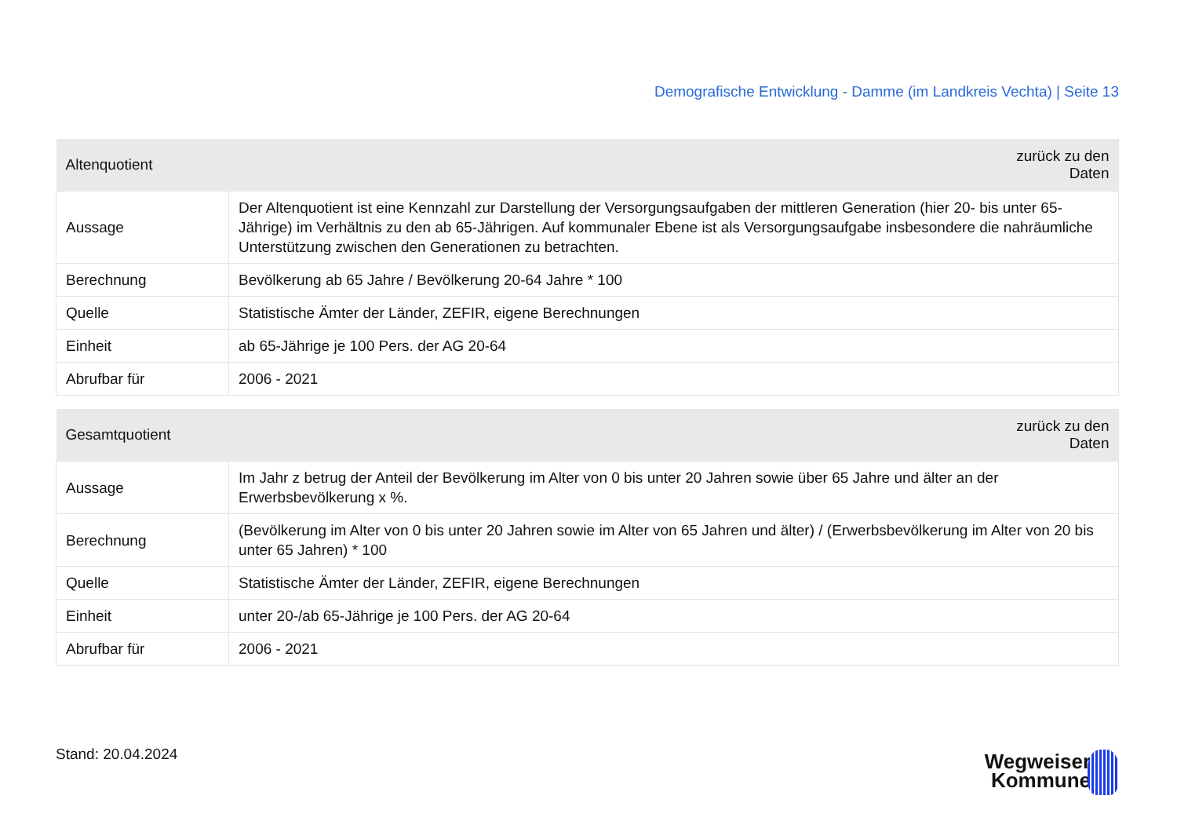Demografische Entwicklung - Damme (im Landkreis Vechta) | Seite 13
| Altenquotient | zurück zu den Daten |
| --- | --- |
| Aussage | Der Altenquotient ist eine Kennzahl zur Darstellung der Versorgungsaufgaben der mittleren Generation (hier 20- bis unter 65-Jährige) im Verhältnis zu den ab 65-Jährigen. Auf kommunaler Ebene ist als Versorgungsaufgabe insbesondere die nahräumliche Unterstützung zwischen den Generationen zu betrachten. |
| Berechnung | Bevölkerung ab 65 Jahre / Bevölkerung 20-64 Jahre * 100 |
| Quelle | Statistische Ämter der Länder, ZEFIR, eigene Berechnungen |
| Einheit | ab 65-Jährige je 100 Pers. der AG 20-64 |
| Abrufbar für | 2006 - 2021 |
| Gesamtquotient | zurück zu den Daten |
| --- | --- |
| Aussage | Im Jahr z betrug der Anteil der Bevölkerung im Alter von 0 bis unter 20 Jahren sowie über 65 Jahre und älter an der Erwerbsbevölkerung x %. |
| Berechnung | (Bevölkerung im Alter von 0 bis unter 20 Jahren sowie im Alter von 65 Jahren und älter) / (Erwerbsbevölkerung im Alter von 20 bis unter 65 Jahren) * 100 |
| Quelle | Statistische Ämter der Länder, ZEFIR, eigene Berechnungen |
| Einheit | unter 20-/ab 65-Jährige je 100 Pers. der AG 20-64 |
| Abrufbar für | 2006 - 2021 |
Stand: 20.04.2024
Wegweiser
Kommune